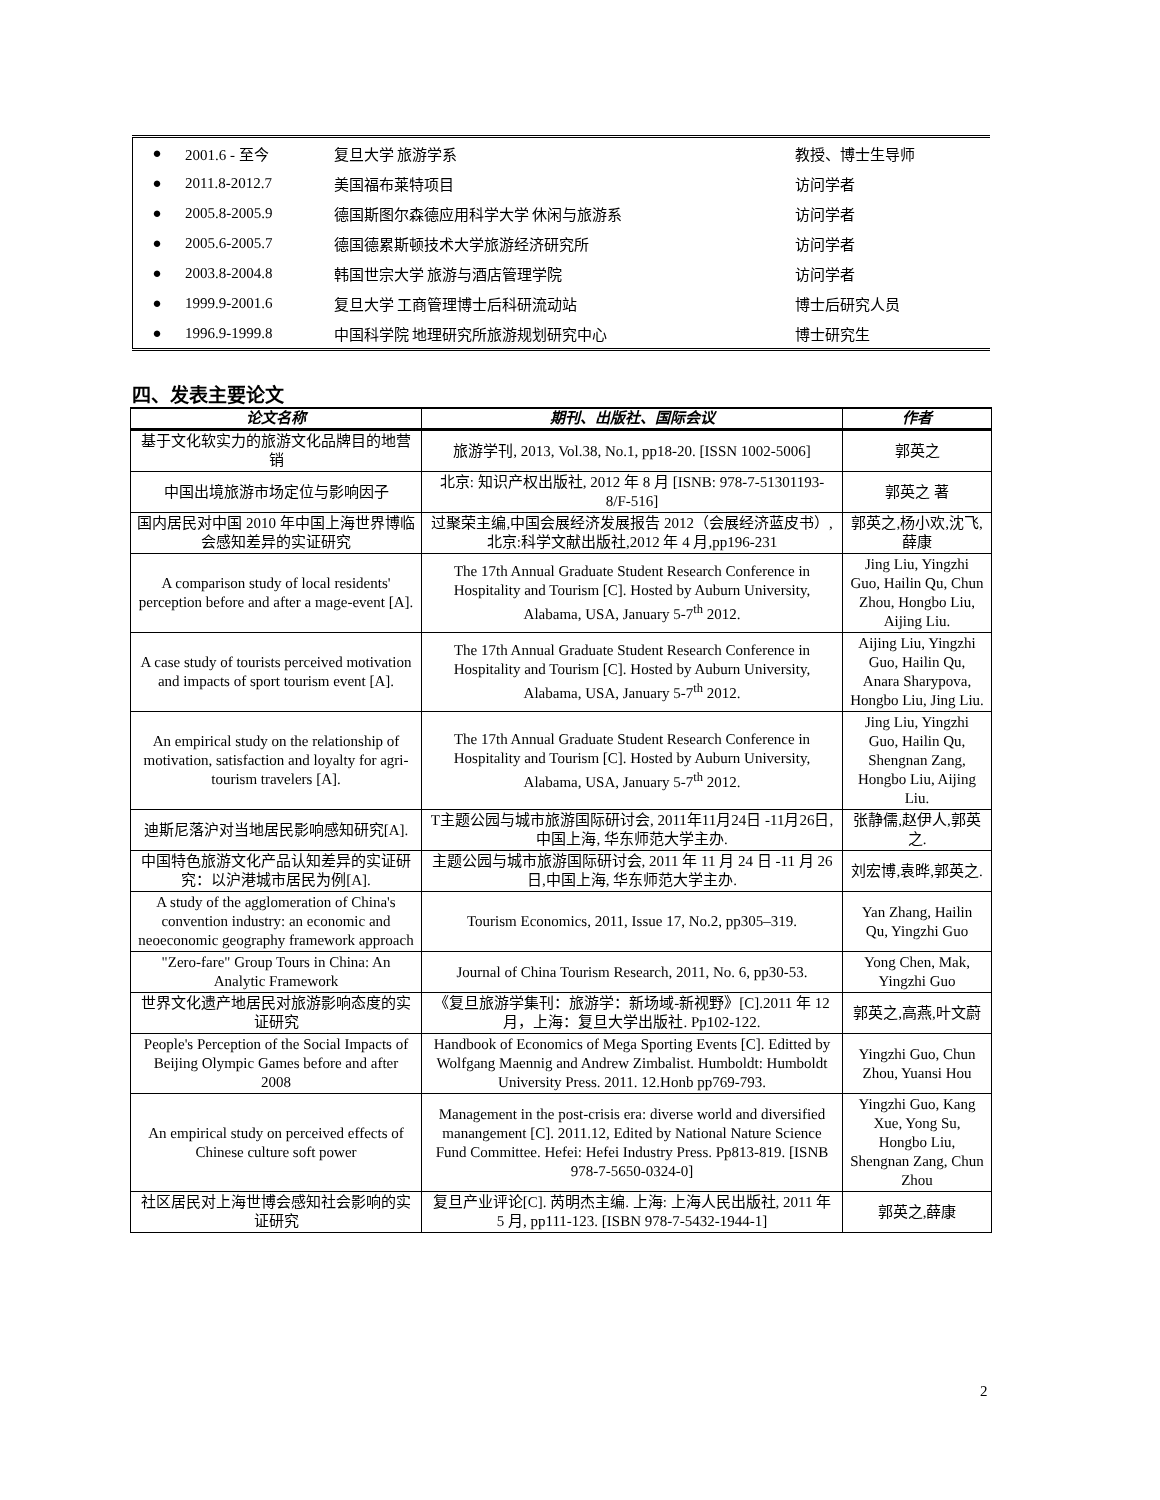| ● | 2001.6 - 至今 | 复旦大学 旅游学系 | 教授、博士生导师 |
| ● | 2011.8-2012.7 | 美国福布莱特项目 | 访问学者 |
| ● | 2005.8-2005.9 | 德国斯图尔森德应用科学大学 休闲与旅游系 | 访问学者 |
| ● | 2005.6-2005.7 | 德国德累斯顿技术大学旅游经济研究所 | 访问学者 |
| ● | 2003.8-2004.8 | 韩国世宗大学 旅游与酒店管理学院 | 访问学者 |
| ● | 1999.9-2001.6 | 复旦大学 工商管理博士后科研流动站 | 博士后研究人员 |
| ● | 1996.9-1999.8 | 中国科学院 地理研究所旅游规划研究中心 | 博士研究生 |
四、发表主要论文
| 论文名称 | 期刊、出版社、国际会议 | 作者 |
| --- | --- | --- |
| 基于文化软实力的旅游文化品牌目的地营销 | 旅游学刊, 2013, Vol.38, No.1, pp18-20. [ISSN 1002-5006] | 郭英之 |
| 中国出境旅游市场定位与影响因子 | 北京: 知识产权出版社, 2012 年 8 月 [ISNB: 978-7-51301193-8/F-516] | 郭英之 著 |
| 国内居民对中国 2010 年中国上海世界博临会感知差异的实证研究 | 过聚荣主编,中国会展经济发展报告 2012（会展经济蓝皮书）,北京:科学文献出版社,2012 年 4 月,pp196-231 | 郭英之,杨小欢,沈飞,薛康 |
| A comparison study of local residents' perception before and after a mage-event [A]. | The 17th Annual Graduate Student Research Conference in Hospitality and Tourism [C]. Hosted by Auburn University, Alabama, USA, January 5-7<sup>th</sup> 2012. | Jing Liu, Yingzhi Guo, Hailin Qu, Chun Zhou, Hongbo Liu, Aijing Liu. |
| A case study of tourists perceived motivation and impacts of sport tourism event [A]. | The 17th Annual Graduate Student Research Conference in Hospitality and Tourism [C]. Hosted by Auburn University, Alabama, USA, January 5-7<sup>th</sup> 2012. | Aijing Liu, Yingzhi Guo, Hailin Qu, Anara Sharypova, Hongbo Liu, Jing Liu. |
| An empirical study on the relationship of motivation, satisfaction and loyalty for agri-tourism travelers [A]. | The 17th Annual Graduate Student Research Conference in Hospitality and Tourism [C]. Hosted by Auburn University, Alabama, USA, January 5-7<sup>th</sup> 2012. | Jing Liu, Yingzhi Guo, Hailin Qu, Shengnan Zang, Hongbo Liu, Aijing Liu. |
| 迪斯尼落沪对当地居民影响感知研究[A]. | T主题公园与城市旅游国际研讨会, 2011年11月24日 -11月26日,中国上海, 华东师范大学主办. | 张静儒,赵伊人,郭英之. |
| 中国特色旅游文化产品认知差异的实证研究：以沪港城市居民为例[A]. | 主题公园与城市旅游国际研讨会, 2011 年 11 月 24 日 -11 月 26 日,中国上海, 华东师范大学主办. | 刘宏博,袁晔,郭英之. |
| A study of the agglomeration of China's convention industry: an economic and neoeconomic geography framework approach | Tourism Economics, 2011, Issue 17, No.2, pp305–319. | Yan Zhang, Hailin Qu, Yingzhi Guo |
| "Zero-fare" Group Tours in China: An Analytic Framework | Journal of China Tourism Research, 2011, No. 6, pp30-53. | Yong Chen, Mak, Yingzhi Guo |
| 世界文化遗产地居民对旅游影响态度的实证研究 | 《复旦旅游学集刊：旅游学：新场域-新视野》[C].2011 年 12 月，上海：复旦大学出版社. Pp102-122. | 郭英之,高燕,叶文蔚 |
| People's Perception of the Social Impacts of Beijing Olympic Games before and after 2008 | Handbook of Economics of Mega Sporting Events [C]. Editted by Wolfgang Maennig and Andrew Zimbalist. Humboldt: Humboldt University Press. 2011. 12.Honb pp769-793. | Yingzhi Guo, Chun Zhou, Yuansi Hou |
| An empirical study on perceived effects of Chinese culture soft power | Management in the post-crisis era: diverse world and diversified manangement [C]. 2011.12, Edited by National Nature Science Fund Committee. Hefei: Hefei Industry Press. Pp813-819. [ISNB 978-7-5650-0324-0] | Yingzhi Guo, Kang Xue, Yong Su, Hongbo Liu, Shengnan Zang, Chun Zhou |
| 社区居民对上海世博会感知社会影响的实证研究 | 复旦产业评论[C]. 芮明杰主编. 上海: 上海人民出版社, 2011 年 5 月, pp111-123. [ISBN 978-7-5432-1944-1] | 郭英之,薛康 |
2